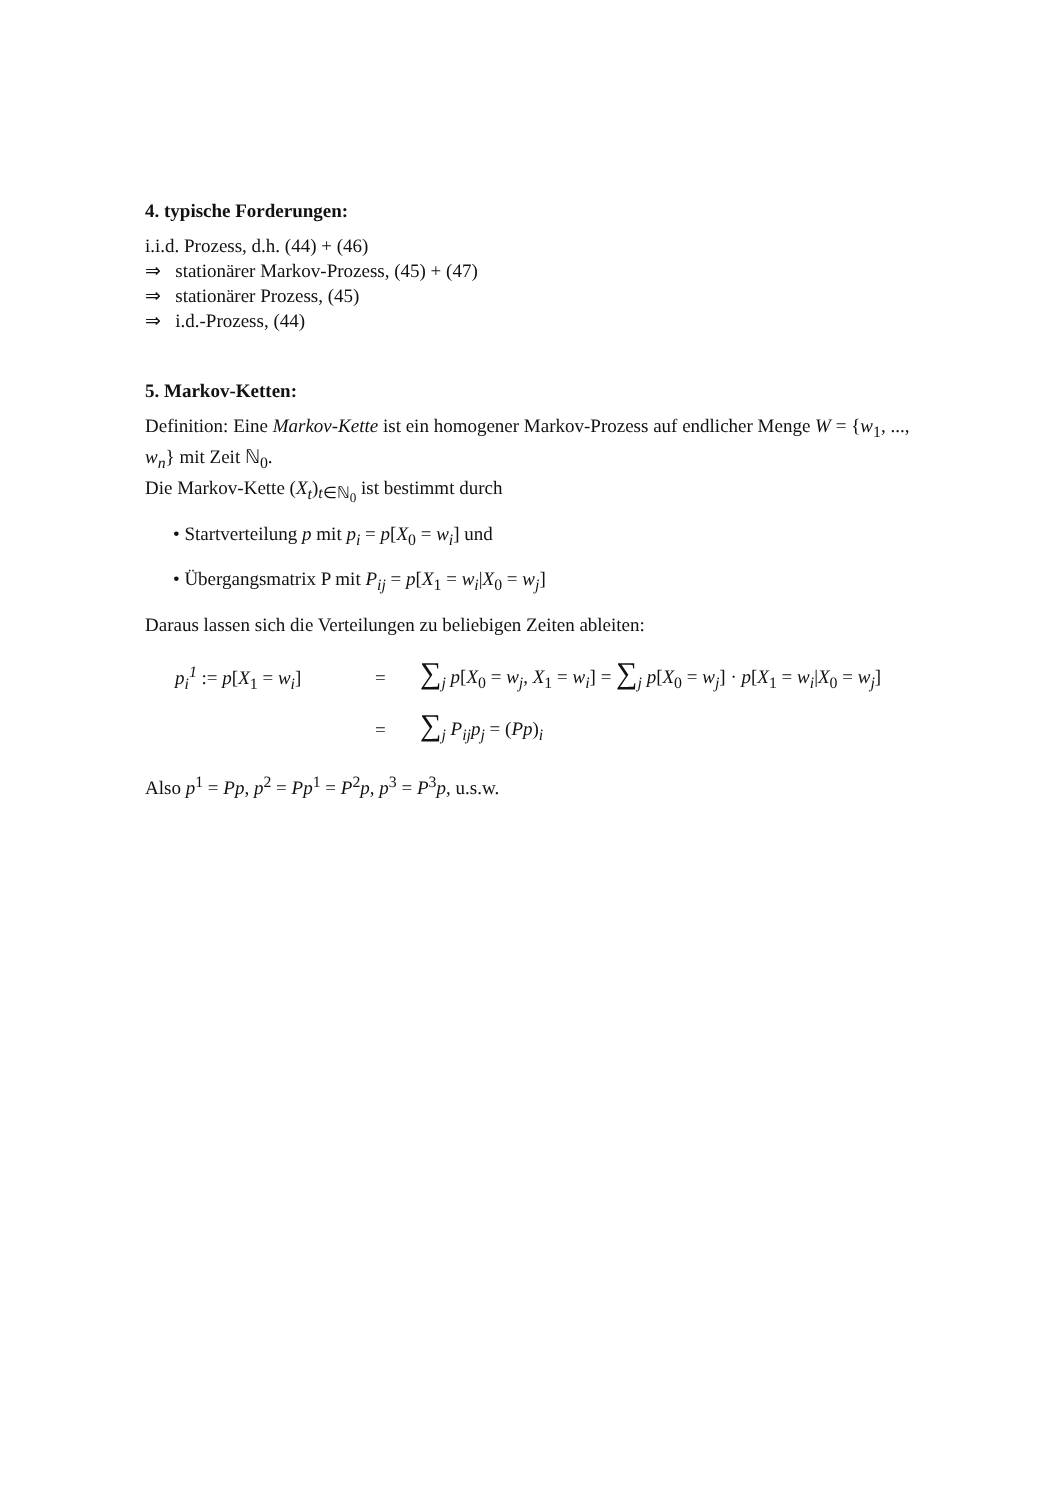4. typische Forderungen:
i.i.d. Prozess, d.h. (44) + (46)
⇒ stationärer Markov-Prozess, (45) + (47)
⇒ stationärer Prozess, (45)
⇒ i.d.-Prozess, (44)
5. Markov-Ketten:
Definition: Eine Markov-Kette ist ein homogener Markov-Prozess auf endlicher Menge W = {w<sub>1</sub>, ..., w<sub>n</sub>} mit Zeit ℕ<sub>0</sub>.
Die Markov-Kette (X<sub>t</sub>)<sub>t∈ℕ<sub>0</sub></sub> ist bestimmt durch
• Startverteilung p mit p<sub>i</sub> = p[X<sub>0</sub> = w<sub>i</sub>] und
• Übergangsmatrix P mit P<sub>ij</sub> = p[X<sub>1</sub> = w<sub>i</sub>|X<sub>0</sub> = w<sub>j</sub>]
Daraus lassen sich die Verteilungen zu beliebigen Zeiten ableiten:
p<sub>i</sub><sup>1</sup> := p[X<sub>1</sub> = w<sub>i</sub>] = ∑<sub>j</sub> p[X<sub>0</sub> = w<sub>j</sub>, X<sub>1</sub> = w<sub>i</sub>] = ∑<sub>j</sub> p[X<sub>0</sub> = w<sub>j</sub>] · p[X<sub>1</sub> = w<sub>i</sub>|X<sub>0</sub> = w<sub>j</sub>]
= ∑<sub>j</sub> P<sub>ij</sub>p<sub>j</sub> = (Pp)<sub>i</sub>
Also p<sup>1</sup> = Pp, p<sup>2</sup> = Pp<sup>1</sup> = P<sup>2</sup>p, p<sup>3</sup> = P<sup>3</sup>p, u.s.w.